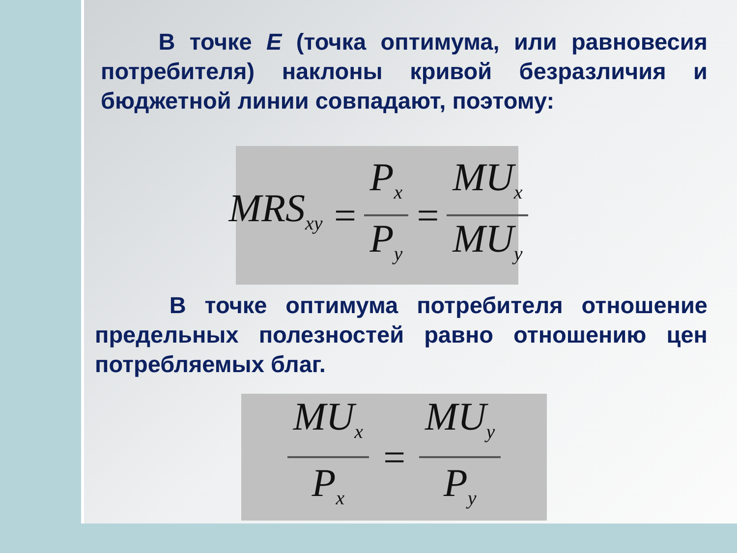В точке Е (точка оптимума, или равновесия потребителя) наклоны кривой безразличия и бюджетной линии совпадают, поэтому:
MRS<sub>xy</sub> = P<sub>x</sub> P<sub>y</sub> = MU<sub>x</sub> MU<sub>y</sub>
В точке оптимума потребителя отношение предельных полезностей равно отношению цен потребляемых благ.
MU<sub>x</sub> P<sub>x</sub> = MU<sub>y</sub> P<sub>y</sub>